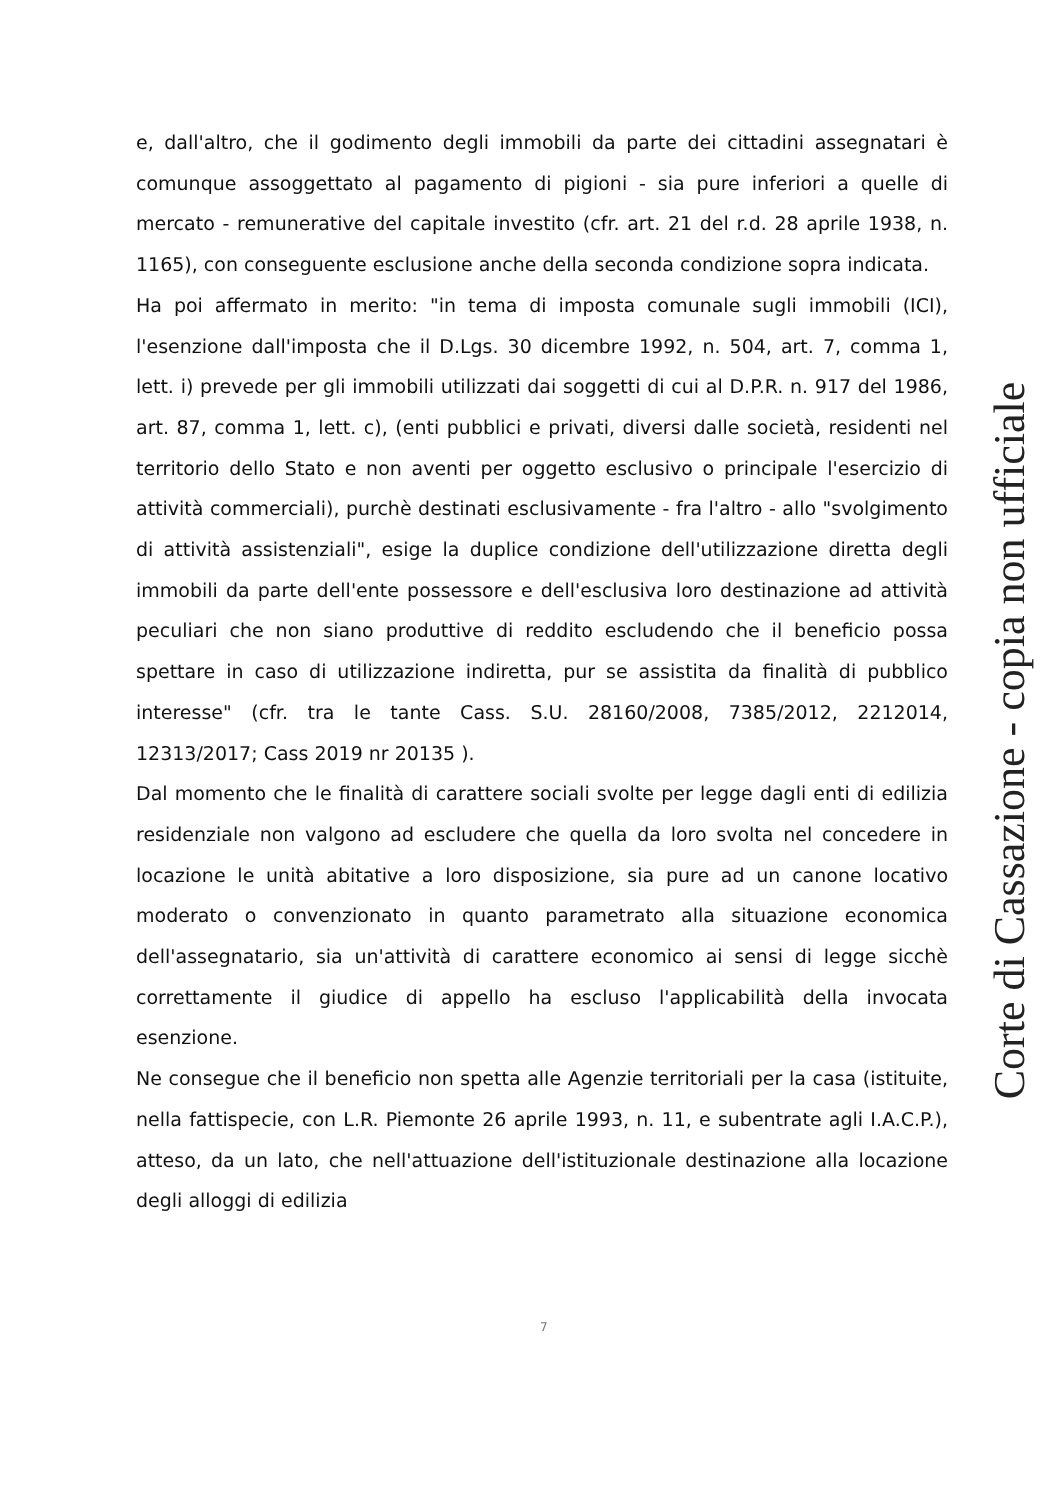e, dall'altro, che il godimento degli immobili da parte dei cittadini assegnatari è comunque assoggettato al pagamento di pigioni - sia pure inferiori a quelle di mercato - remunerative del capitale investito (cfr. art. 21 del r.d. 28 aprile 1938, n. 1165), con conseguente esclusione anche della seconda condizione sopra indicata.
Ha poi affermato in merito: "in tema di imposta comunale sugli immobili (ICI), l'esenzione dall'imposta che il D.Lgs. 30 dicembre 1992, n. 504, art. 7, comma 1, lett. i) prevede per gli immobili utilizzati dai soggetti di cui al D.P.R. n. 917 del 1986, art. 87, comma 1, lett. c), (enti pubblici e privati, diversi dalle società, residenti nel territorio dello Stato e non aventi per oggetto esclusivo o principale l'esercizio di attività commerciali), purchè destinati esclusivamente - fra l'altro - allo "svolgimento di attività assistenziali", esige la duplice condizione dell'utilizzazione diretta degli immobili da parte dell'ente possessore e dell'esclusiva loro destinazione ad attività peculiari che non siano produttive di reddito escludendo che il beneficio possa spettare in caso di utilizzazione indiretta, pur se assistita da finalità di pubblico interesse" (cfr. tra le tante Cass. S.U. 28160/2008, 7385/2012, 2212014, 12313/2017; Cass 2019 nr 20135 ).
Dal momento che le finalità di carattere sociali svolte per legge dagli enti di edilizia residenziale non valgono ad escludere che quella da loro svolta nel concedere in locazione le unità abitative a loro disposizione, sia pure ad un canone locativo moderato o convenzionato in quanto parametrato alla situazione economica dell'assegnatario, sia un'attività di carattere economico ai sensi di legge sicchè correttamente il giudice di appello ha escluso l'applicabilità della invocata esenzione.
Ne consegue che il beneficio non spetta alle Agenzie territoriali per la casa (istituite, nella fattispecie, con L.R. Piemonte 26 aprile 1993, n. 11, e subentrate agli I.A.C.P.), atteso, da un lato, che nell'attuazione dell'istituzionale destinazione alla locazione degli alloggi di edilizia
Corte di Cassazione - copia non ufficiale
7